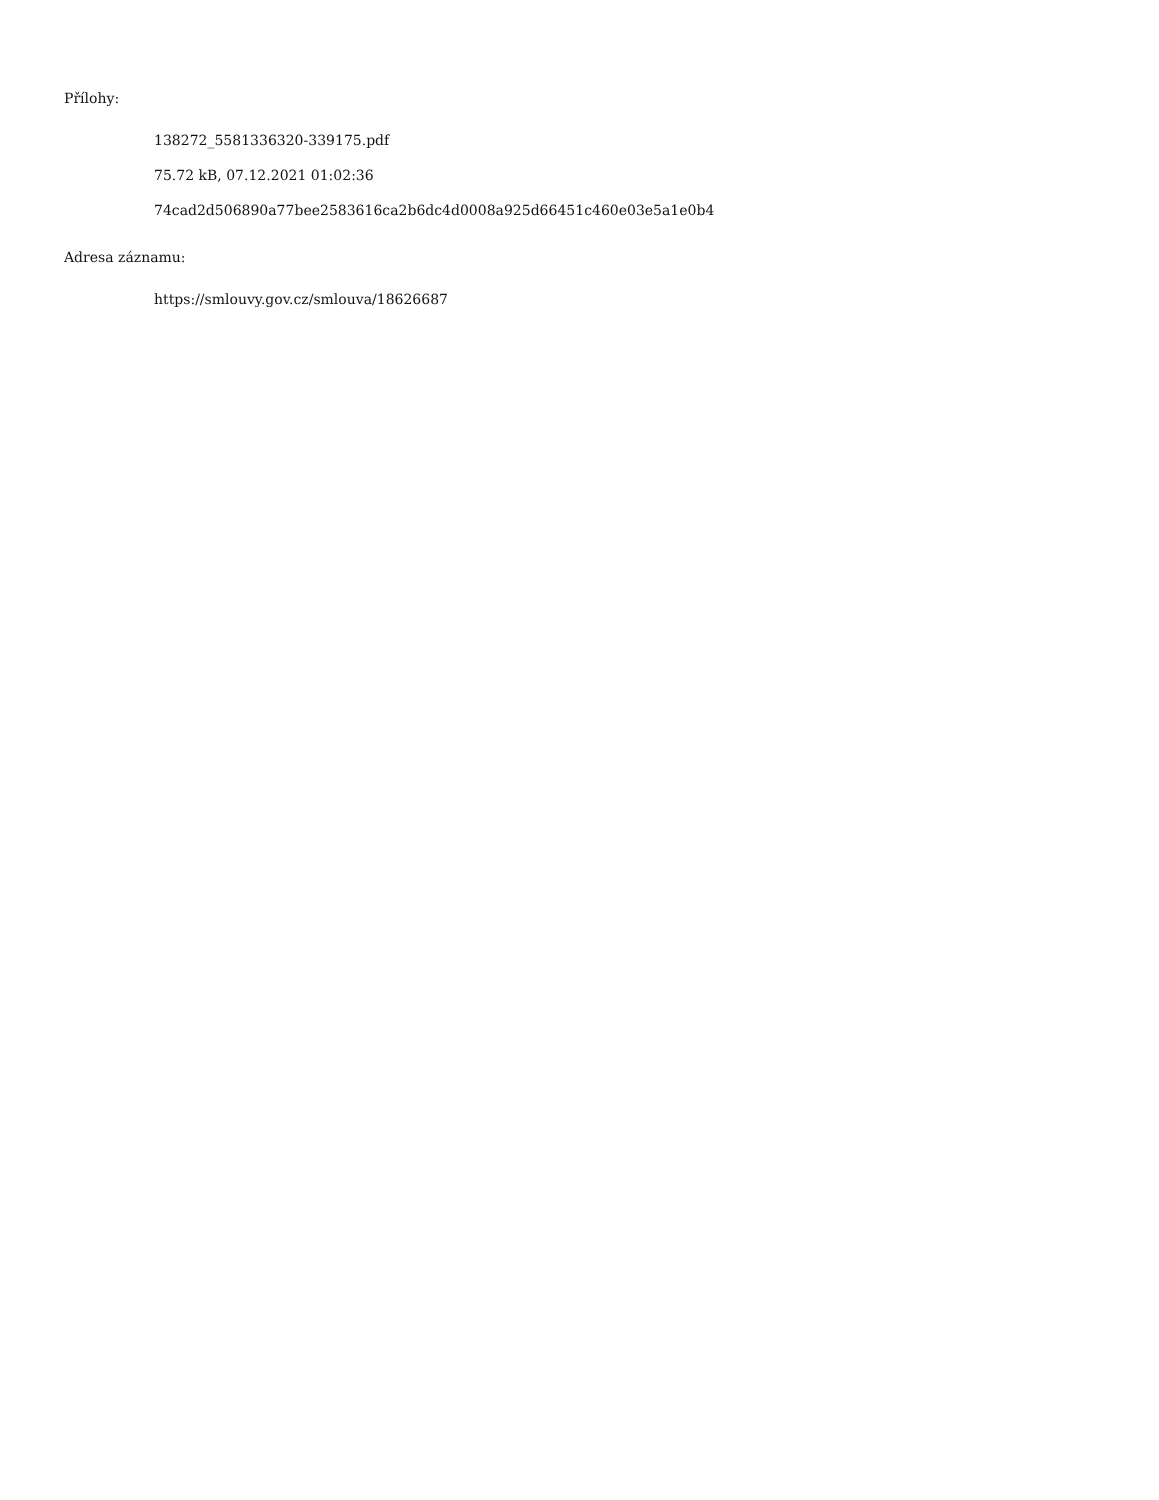Přílohy:
138272_5581336320-339175.pdf
75.72 kB, 07.12.2021 01:02:36
74cad2d506890a77bee2583616ca2b6dc4d0008a925d66451c460e03e5a1e0b4
Adresa záznamu:
https://smlouvy.gov.cz/smlouva/18626687